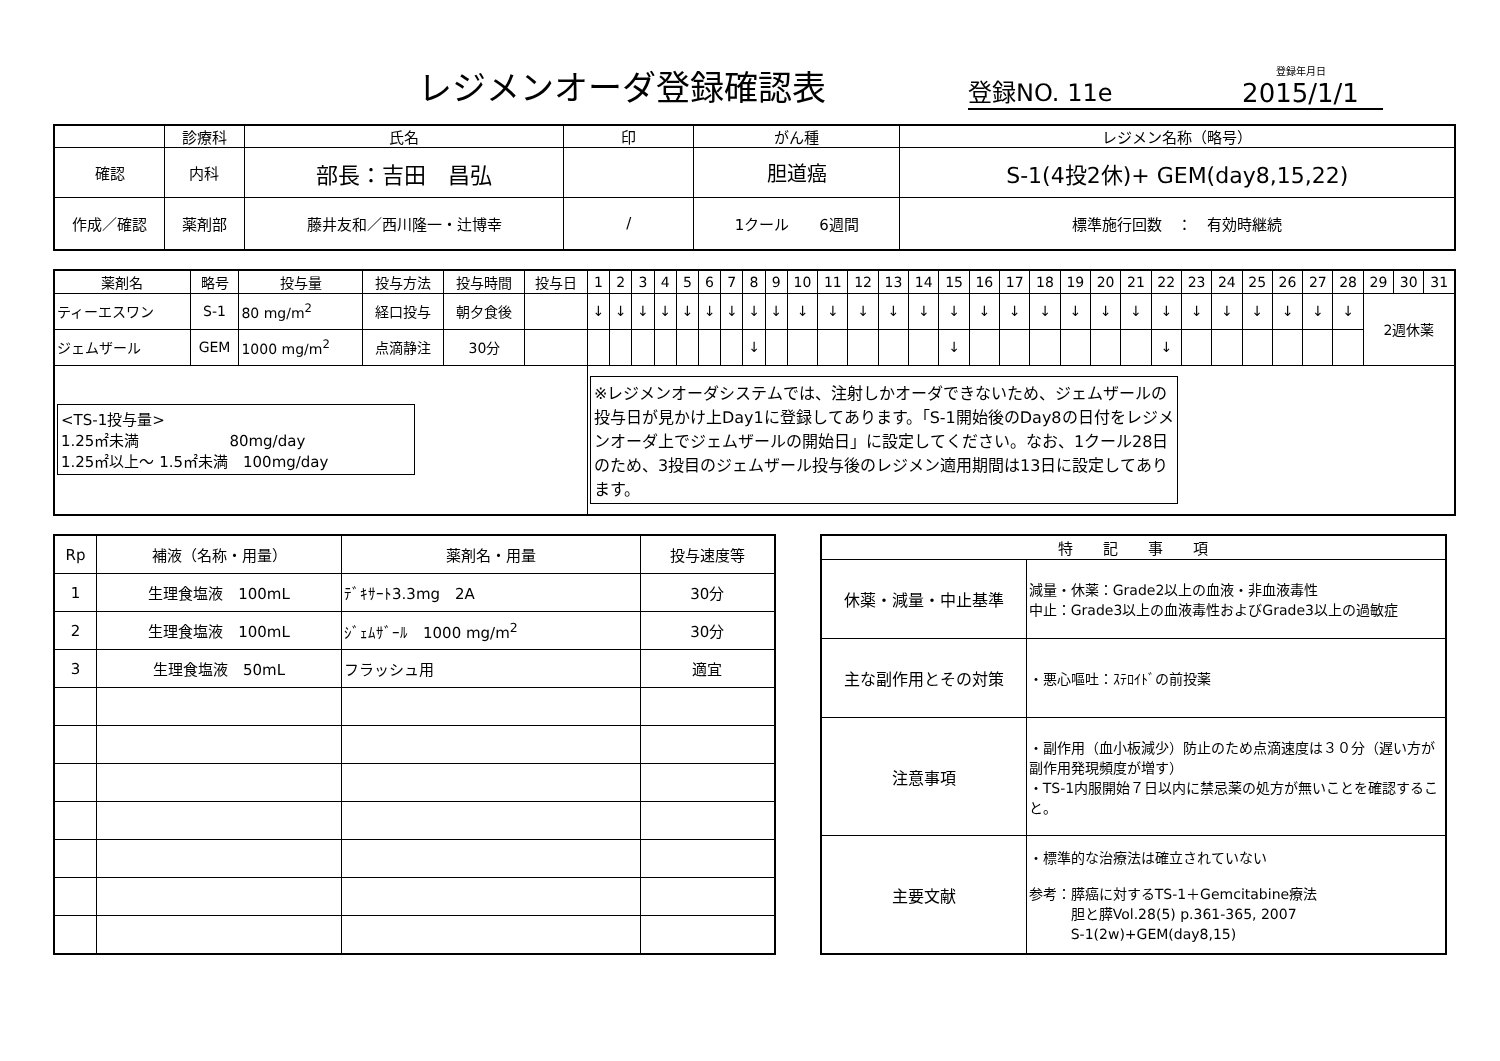レジメンオーダ登録確認表
登録NO. 11e
登録年月日
2015/1/1
| | 診療科 | 氏名 | 印 | がん種 | レジメン名称（略号） |
| --- | --- | --- | --- | --- | --- |
| 確認 | 内科 | 部長：吉田 昌弘 | | 胆道癌 | S-1(4投2休)+ GEM(day8,15,22) |
| 作成／確認 | 薬剤部 | 藤井友和／西川隆一・辻博幸 | / | 1クール 6週間 | 標準施行回数 ： 有効時継続 |
| 薬剤名 | 略号 | 投与量 | 投与方法 | 投与時間 | 投与日 | 1 | 2 | 3 | 4 | 5 | 6 | 7 | 8 | 9 | 10 | 11 | 12 | 13 | 14 | 15 | 16 | 17 | 18 | 19 | 20 | 21 | 22 | 23 | 24 | 25 | 26 | 27 | 28 | 29 | 30 | 31 |
| --- | --- | --- | --- | --- | --- | --- | --- | --- | --- | --- | --- | --- | --- | --- | --- | --- | --- | --- | --- | --- | --- | --- | --- | --- | --- | --- | --- | --- | --- | --- | --- | --- | --- | --- | --- | --- |
| ティーエスワン | S-1 | 80 mg/m<sup>2</sup> | 経口投与 | 朝夕食後 | | ↓ | ↓ | ↓ | ↓ | ↓ | ↓ | ↓ | ↓ | ↓ | ↓ | ↓ | ↓ | ↓ | ↓ | ↓ | ↓ | ↓ | ↓ | ↓ | ↓ | ↓ | ↓ | ↓ | ↓ | ↓ | ↓ | ↓ | ↓ | 2週休薬 | | |
| ジェムザール | GEM | 1000 mg/m<sup>2</sup> | 点滴静注 | 30分 | | | | | | | | | ↓ | | | | | | | ↓ | | | | | | | ↓ | | | | | | | | | |
| <TS-1投与量> 1.25㎡未満 80mg/day 1.25㎡以上～ 1.5㎡未満 100mg/day | | | | | | ※レジメンオーダシステムでは、注射しかオーダできないため、ジェムザールの投与日が見かけ上Day1に登録してあります。「S-1開始後のDay8の日付をレジメンオーダ上でジェムザールの開始日」に設定してください。なお、1クール28日のため、3投目のジェムザール投与後のレジメン適用期間は13日に設定してあります。 | | | | | | | | | | | | | | | | | | | | | | | | | | | | | | |
| Rp | 補液（名称・用量） | 薬剤名・用量 | 投与速度等 |
| --- | --- | --- | --- |
| 1 | 生理食塩液 100mL | ﾃﾞｷｻｰﾄ3.3mg 2A | 30分 |
| 2 | 生理食塩液 100mL | ｼﾞｪﾑｻﾞｰﾙ 1000 mg/m<sup>2</sup> | 30分 |
| 3 | 生理食塩液 50mL | フラッシュ用 | 適宜 |
| 特 記 事 項 | |
| --- | --- |
| 休薬・減量・中止基準 | 減量・休薬：Grade2以上の血液・非血液毒性 中止：Grade3以上の血液毒性およびGrade3以上の過敏症 |
| 主な副作用とその対策 | ・悪心嘔吐：ｽﾃﾛｲﾄﾞの前投薬 |
| 注意事項 | ・副作用（血小板減少）防止のため点滴速度は３０分（遅い方が副作用発現頻度が増す） ・TS-1内服開始７日以内に禁忌薬の処方が無いことを確認すること。 |
| 主要文献 | ・標準的な治療法は確立されていない 参考：膵癌に対するTS-1＋Gemcitabine療法 胆と膵Vol.28(5) p.361-365, 2007 S-1(2w)+GEM(day8,15) |